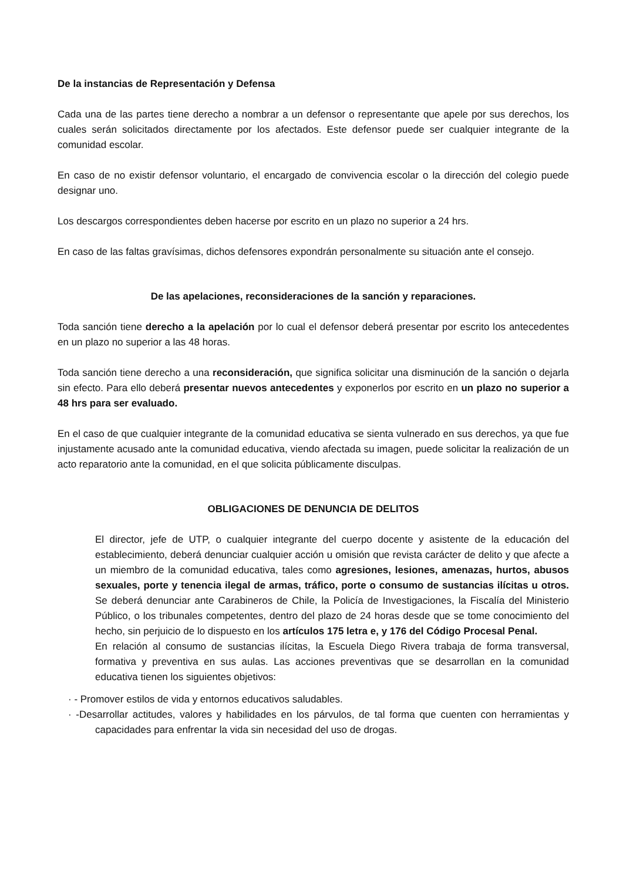De la instancias de Representación y Defensa
Cada una de las partes tiene derecho a nombrar a un defensor o representante que apele por sus derechos, los cuales serán solicitados directamente por los afectados. Este defensor puede ser cualquier integrante de la comunidad escolar.
En caso de no existir defensor voluntario, el encargado de convivencia escolar o la dirección del colegio puede designar uno.
Los descargos correspondientes deben hacerse por escrito en un plazo no superior a 24 hrs.
En caso de las faltas gravísimas, dichos defensores expondrán personalmente su situación ante el consejo.
De las apelaciones, reconsideraciones de la sanción y reparaciones.
Toda sanción tiene derecho a la apelación por lo cual el defensor deberá presentar por escrito los antecedentes en un plazo no superior a las 48 horas.
Toda sanción tiene derecho a una reconsideración, que significa solicitar una disminución de la sanción o dejarla sin efecto. Para ello deberá presentar nuevos antecedentes y exponerlos por escrito en un plazo no superior a 48 hrs para ser evaluado.
En el caso de que cualquier integrante de la comunidad educativa se sienta vulnerado en sus derechos, ya que fue injustamente acusado ante la comunidad educativa, viendo afectada su imagen, puede solicitar la realización de un acto reparatorio ante la comunidad, en el que solicita públicamente disculpas.
OBLIGACIONES DE DENUNCIA DE DELITOS
El director, jefe de UTP, o cualquier integrante del cuerpo docente y asistente de la educación del establecimiento, deberá denunciar cualquier acción u omisión que revista carácter de delito y que afecte a un miembro de la comunidad educativa, tales como agresiones, lesiones, amenazas, hurtos, abusos sexuales, porte y tenencia ilegal de armas, tráfico, porte o consumo de sustancias ilícitas u otros. Se deberá denunciar ante Carabineros de Chile, la Policía de Investigaciones, la Fiscalía del Ministerio Público, o los tribunales competentes, dentro del plazo de 24 horas desde que se tome conocimiento del hecho, sin perjuicio de lo dispuesto en los artículos 175 letra e, y 176 del Código Procesal Penal.
En relación al consumo de sustancias ilícitas, la Escuela Diego Rivera trabaja de forma transversal, formativa y preventiva en sus aulas. Las acciones preventivas que se desarrollan en la comunidad educativa tienen los siguientes objetivos:
· - Promover estilos de vida y entornos educativos saludables.
· -Desarrollar actitudes, valores y habilidades en los párvulos, de tal forma que cuenten con herramientas y capacidades para enfrentar la vida sin necesidad del uso de drogas.